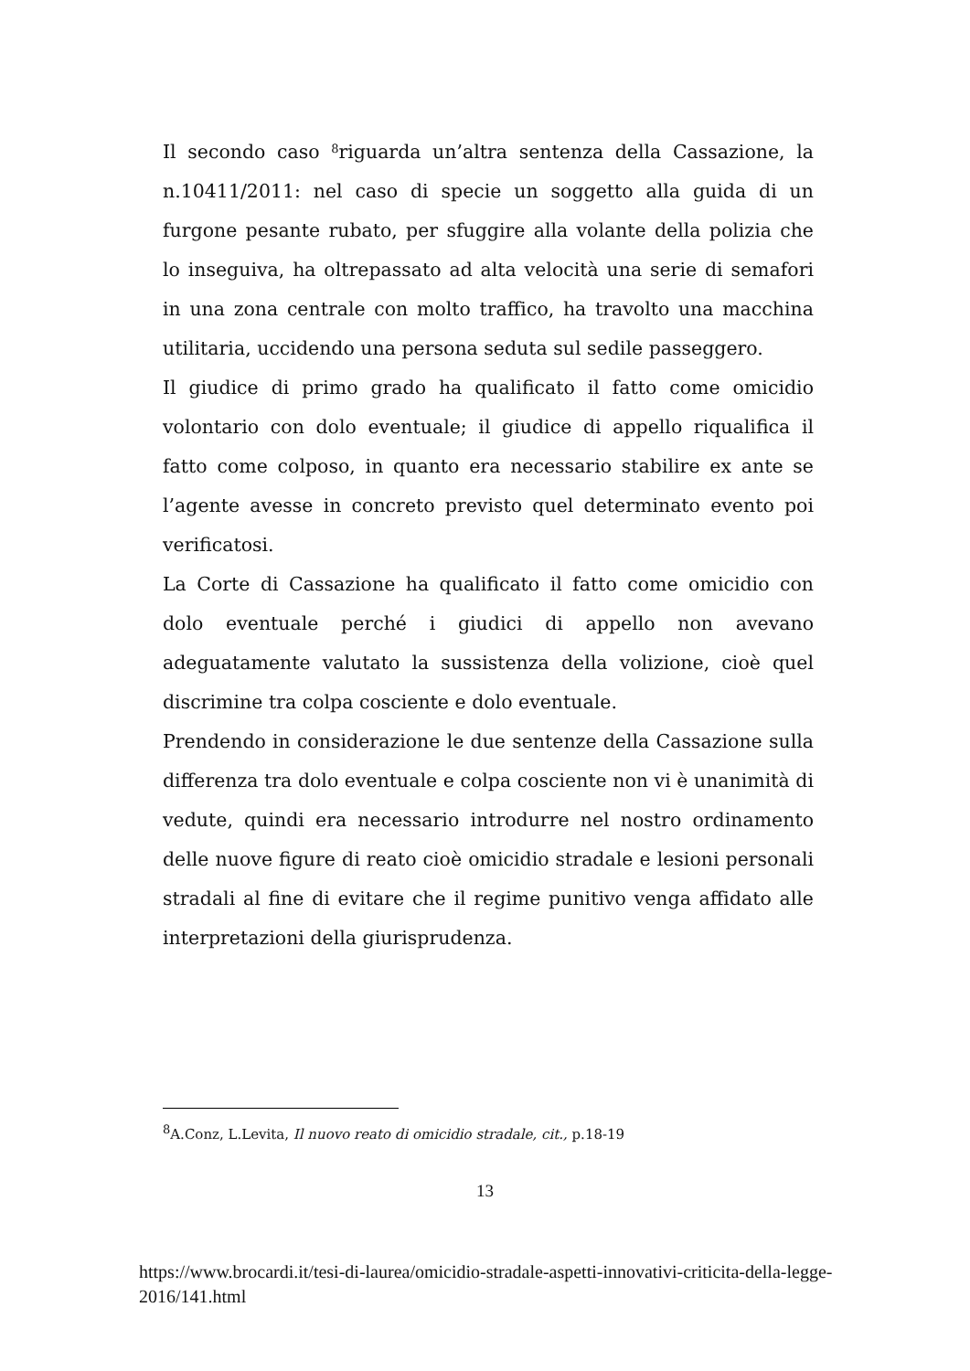Il secondo caso <sup>8</sup>riguarda un’altra sentenza della Cassazione, la n.10411/2011: nel caso di specie un soggetto alla guida di un furgone pesante rubato, per sfuggire alla volante della polizia che lo inseguiva, ha oltrepassato ad alta velocità una serie di semafori in una zona centrale con molto traffico, ha travolto una macchina utilitaria, uccidendo una persona seduta sul sedile passeggero.
Il giudice di primo grado ha qualificato il fatto come omicidio volontario con dolo eventuale; il giudice di appello riqualifica il fatto come colposo, in quanto era necessario stabilire ex ante se l’agente avesse in concreto previsto quel determinato evento poi verificatosi.
La Corte di Cassazione ha qualificato il fatto come omicidio con dolo eventuale perché i giudici di appello non avevano adeguatamente valutato la sussistenza della volizione, cioè quel discrimine tra colpa cosciente e dolo eventuale.
Prendendo in considerazione le due sentenze della Cassazione sulla differenza tra dolo eventuale e colpa cosciente non vi è unanimità di vedute, quindi era necessario introdurre nel nostro ordinamento delle nuove figure di reato cioè omicidio stradale e lesioni personali stradali al fine di evitare che il regime punitivo venga affidato alle interpretazioni della giurisprudenza.
<sup>8</sup> A.Conz, L.Levita, Il nuovo reato di omicidio stradale, cit., p.18-19
13
https://www.brocardi.it/tesi-di-laurea/omicidio-stradale-aspetti-innovativi-criticita-della-legge-2016/141.html